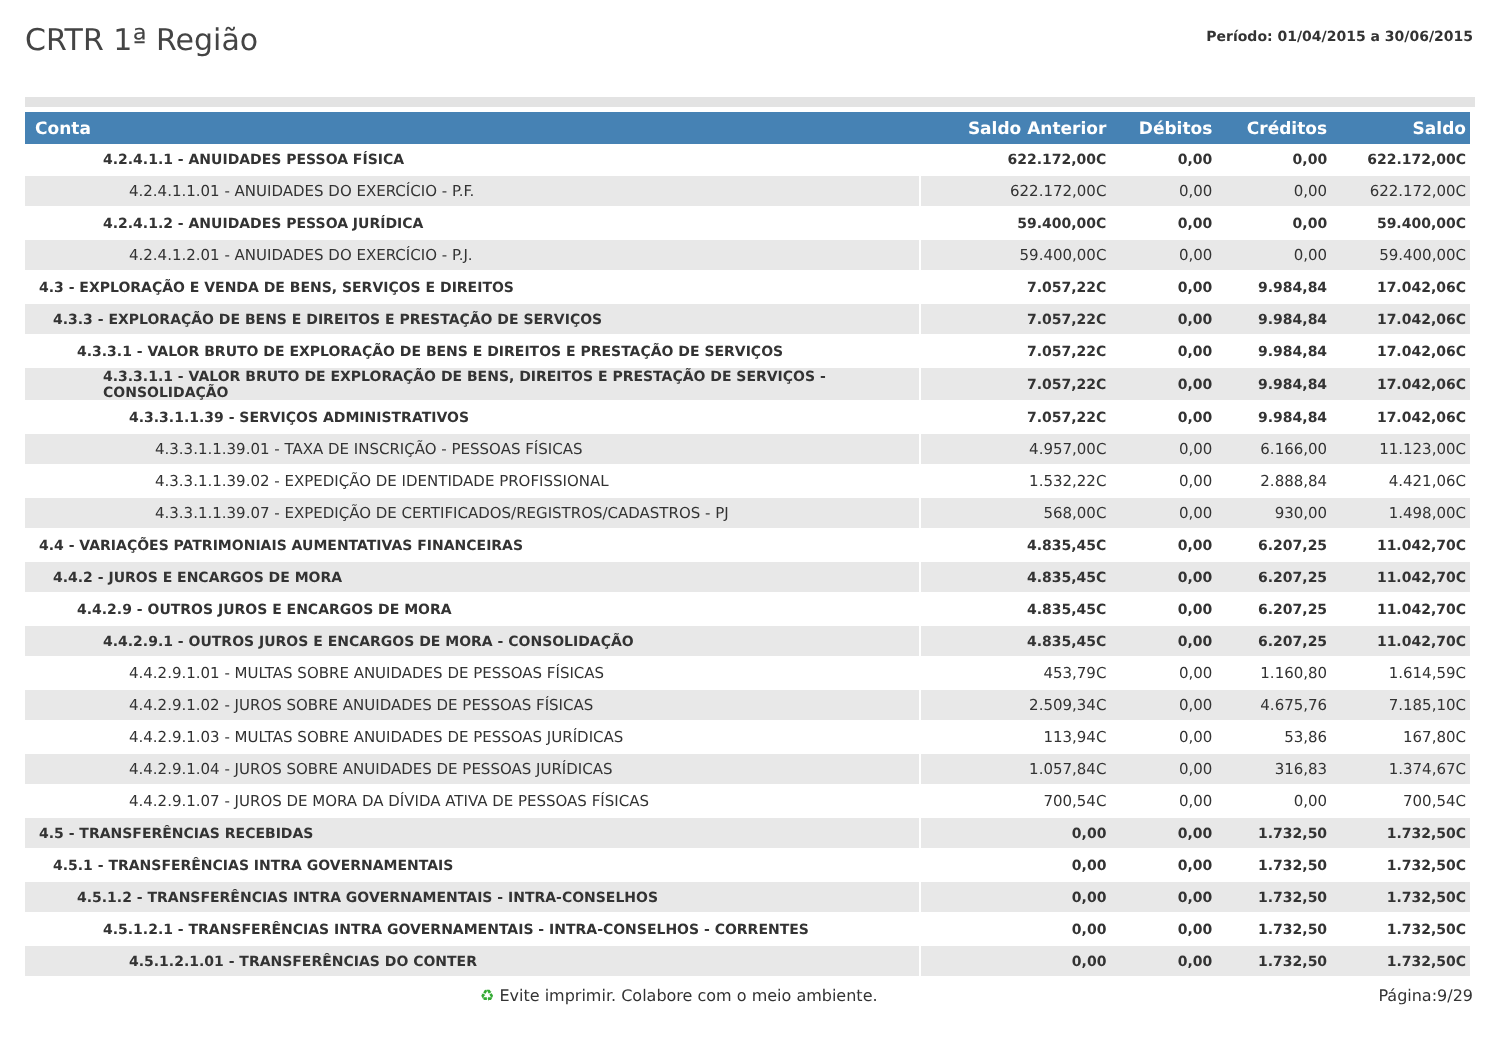CRTR 1ª Região
Período: 01/04/2015 a 30/06/2015
| Conta | Saldo Anterior | Débitos | Créditos | Saldo |
| --- | --- | --- | --- | --- |
| 4.2.4.1.1 - ANUIDADES PESSOA FÍSICA | 622.172,00C | 0,00 | 0,00 | 622.172,00C |
| 4.2.4.1.1.01 - ANUIDADES DO EXERCÍCIO - P.F. | 622.172,00C | 0,00 | 0,00 | 622.172,00C |
| 4.2.4.1.2 - ANUIDADES PESSOA JURÍDICA | 59.400,00C | 0,00 | 0,00 | 59.400,00C |
| 4.2.4.1.2.01 - ANUIDADES DO EXERCÍCIO - P.J. | 59.400,00C | 0,00 | 0,00 | 59.400,00C |
| 4.3 - EXPLORAÇÃO E VENDA DE BENS, SERVIÇOS E DIREITOS | 7.057,22C | 0,00 | 9.984,84 | 17.042,06C |
| 4.3.3 - EXPLORAÇÃO DE BENS E DIREITOS E PRESTAÇÃO DE SERVIÇOS | 7.057,22C | 0,00 | 9.984,84 | 17.042,06C |
| 4.3.3.1 - VALOR BRUTO DE EXPLORAÇÃO DE BENS E DIREITOS E PRESTAÇÃO DE SERVIÇOS | 7.057,22C | 0,00 | 9.984,84 | 17.042,06C |
| 4.3.3.1.1 - VALOR BRUTO DE EXPLORAÇÃO DE BENS, DIREITOS E PRESTAÇÃO DE SERVIÇOS - CONSOLIDAÇÃO | 7.057,22C | 0,00 | 9.984,84 | 17.042,06C |
| 4.3.3.1.1.39 - SERVIÇOS ADMINISTRATIVOS | 7.057,22C | 0,00 | 9.984,84 | 17.042,06C |
| 4.3.3.1.1.39.01 - TAXA DE INSCRIÇÃO - PESSOAS FÍSICAS | 4.957,00C | 0,00 | 6.166,00 | 11.123,00C |
| 4.3.3.1.1.39.02 - EXPEDIÇÃO DE IDENTIDADE PROFISSIONAL | 1.532,22C | 0,00 | 2.888,84 | 4.421,06C |
| 4.3.3.1.1.39.07 - EXPEDIÇÃO DE CERTIFICADOS/REGISTROS/CADASTROS - PJ | 568,00C | 0,00 | 930,00 | 1.498,00C |
| 4.4 - VARIAÇÕES PATRIMONIAIS AUMENTATIVAS FINANCEIRAS | 4.835,45C | 0,00 | 6.207,25 | 11.042,70C |
| 4.4.2 - JUROS E ENCARGOS DE MORA | 4.835,45C | 0,00 | 6.207,25 | 11.042,70C |
| 4.4.2.9 - OUTROS JUROS E ENCARGOS DE MORA | 4.835,45C | 0,00 | 6.207,25 | 11.042,70C |
| 4.4.2.9.1 - OUTROS JUROS E ENCARGOS DE MORA - CONSOLIDAÇÃO | 4.835,45C | 0,00 | 6.207,25 | 11.042,70C |
| 4.4.2.9.1.01 - MULTAS SOBRE ANUIDADES DE PESSOAS FÍSICAS | 453,79C | 0,00 | 1.160,80 | 1.614,59C |
| 4.4.2.9.1.02 - JUROS SOBRE ANUIDADES DE PESSOAS FÍSICAS | 2.509,34C | 0,00 | 4.675,76 | 7.185,10C |
| 4.4.2.9.1.03 - MULTAS SOBRE ANUIDADES DE PESSOAS JURÍDICAS | 113,94C | 0,00 | 53,86 | 167,80C |
| 4.4.2.9.1.04 - JUROS SOBRE ANUIDADES DE PESSOAS JURÍDICAS | 1.057,84C | 0,00 | 316,83 | 1.374,67C |
| 4.4.2.9.1.07 - JUROS DE MORA DA DÍVIDA ATIVA DE PESSOAS FÍSICAS | 700,54C | 0,00 | 0,00 | 700,54C |
| 4.5 - TRANSFERÊNCIAS RECEBIDAS | 0,00 | 0,00 | 1.732,50 | 1.732,50C |
| 4.5.1 - TRANSFERÊNCIAS INTRA GOVERNAMENTAIS | 0,00 | 0,00 | 1.732,50 | 1.732,50C |
| 4.5.1.2 - TRANSFERÊNCIAS INTRA GOVERNAMENTAIS - INTRA-CONSELHOS | 0,00 | 0,00 | 1.732,50 | 1.732,50C |
| 4.5.1.2.1 - TRANSFERÊNCIAS INTRA GOVERNAMENTAIS - INTRA-CONSELHOS - CORRENTES | 0,00 | 0,00 | 1.732,50 | 1.732,50C |
| 4.5.1.2.1.01 - TRANSFERÊNCIAS DO CONTER | 0,00 | 0,00 | 1.732,50 | 1.732,50C |
♻ Evite imprimir. Colabore com o meio ambiente. Página:9/29